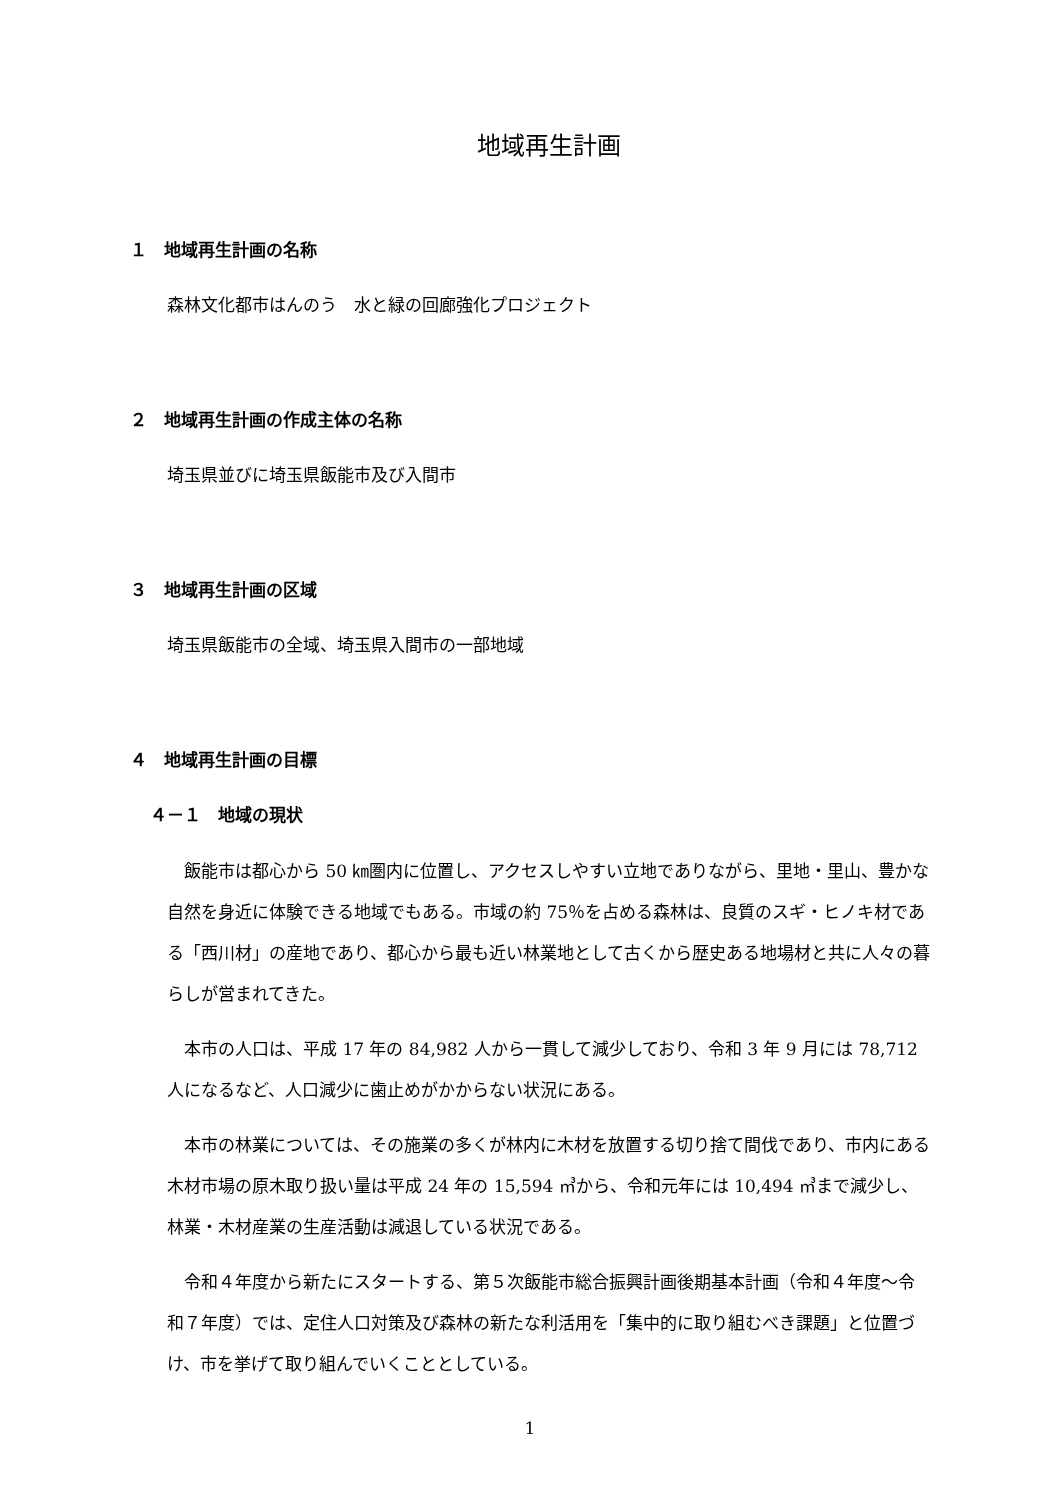地域再生計画
１　地域再生計画の名称
森林文化都市はんのう　水と緑の回廊強化プロジェクト
２　地域再生計画の作成主体の名称
埼玉県並びに埼玉県飯能市及び入間市
３　地域再生計画の区域
埼玉県飯能市の全域、埼玉県入間市の一部地域
４　地域再生計画の目標
４－１　地域の現状
飯能市は都心から 50 ㎞圏内に位置し、アクセスしやすい立地でありながら、里地・里山、豊かな自然を身近に体験できる地域でもある。市域の約 75％を占める森林は、良質のスギ・ヒノキ材である「西川材」の産地であり、都心から最も近い林業地として古くから歴史ある地場材と共に人々の暮らしが営まれてきた。
本市の人口は、平成 17 年の 84,982 人から一貫して減少しており、令和 3 年 9 月には 78,712 人になるなど、人口減少に歯止めがかからない状況にある。
本市の林業については、その施業の多くが林内に木材を放置する切り捨て間伐であり、市内にある木材市場の原木取り扱い量は平成 24 年の 15,594 ㎥から、令和元年には 10,494 ㎥まで減少し、林業・木材産業の生産活動は減退している状況である。
令和４年度から新たにスタートする、第５次飯能市総合振興計画後期基本計画（令和４年度～令和７年度）では、定住人口対策及び森林の新たな利活用を「集中的に取り組むべき課題」と位置づけ、市を挙げて取り組んでいくこととしている。
1